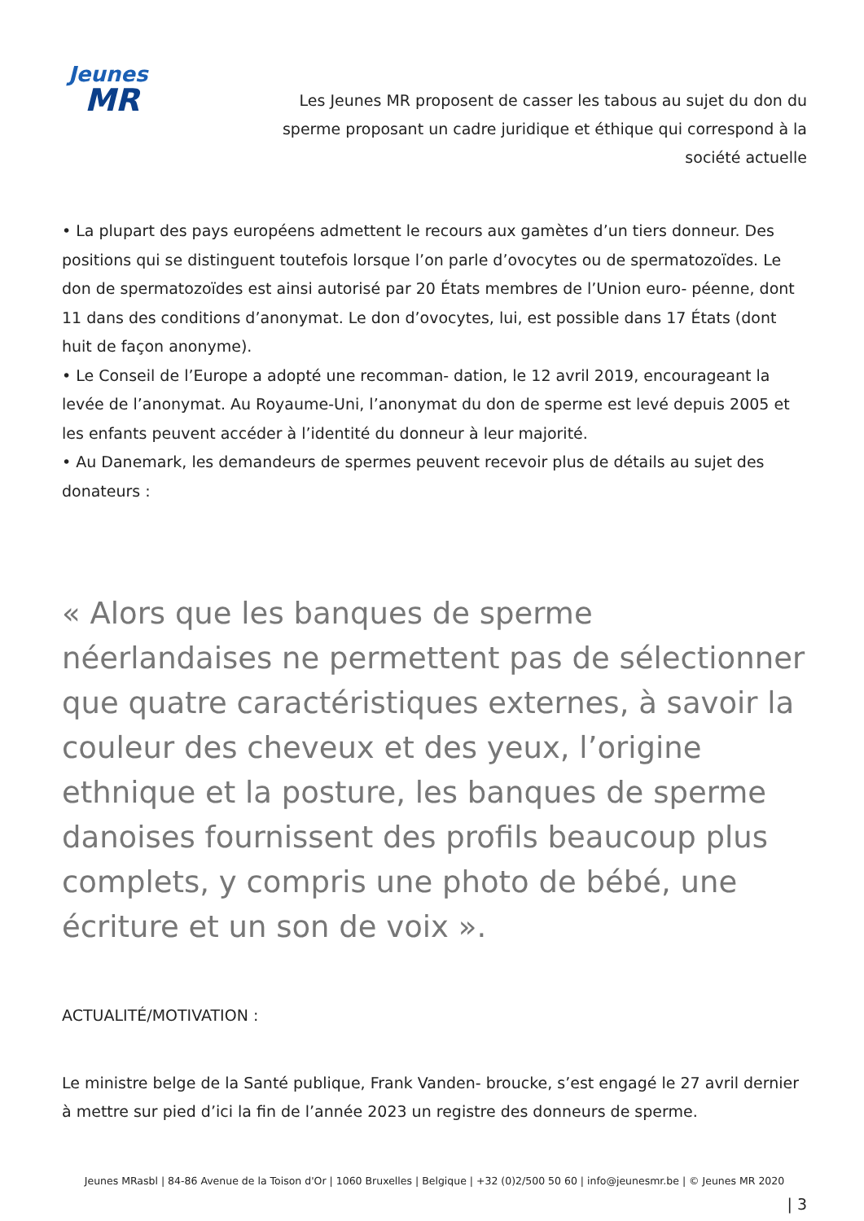Jeunes
MR
Les Jeunes MR proposent de casser les tabous au sujet du don du sperme proposant un cadre juridique et éthique qui correspond à la société actuelle
• La plupart des pays européens admettent le recours aux gamètes d’un tiers donneur. Des positions qui se distinguent toutefois lorsque l’on parle d’ovocytes ou de spermatozoïdes. Le don de spermatozoïdes est ainsi autorisé par 20 États membres de l’Union euro- péenne, dont 11 dans des conditions d’anonymat. Le don d’ovocytes, lui, est possible dans 17 États (dont huit de façon anonyme).
• Le Conseil de l’Europe a adopté une recomman- dation, le 12 avril 2019, encourageant la levée de l’anonymat. Au Royaume-Uni, l’anonymat du don de sperme est levé depuis 2005 et les enfants peuvent accéder à l’identité du donneur à leur majorité.
• Au Danemark, les demandeurs de spermes peuvent recevoir plus de détails au sujet des donateurs :
« Alors que les banques de sperme néerlandaises ne permettent pas de sélectionner que quatre caractéristiques externes, à savoir la couleur des cheveux et des yeux, l’origine ethnique et la posture, les banques de sperme danoises fournissent des profils beaucoup plus complets, y compris une photo de bébé, une écriture et un son de voix ».
ACTUALITÉ/MOTIVATION :
Le ministre belge de la Santé publique, Frank Vanden- broucke, s’est engagé le 27 avril dernier à mettre sur pied d’ici la fin de l’année 2023 un registre des donneurs de sperme.
Jeunes MRasbl | 84-86 Avenue de la Toison d'Or | 1060 Bruxelles | Belgique | +32 (0)2/500 50 60 | info@jeunesmr.be | © Jeunes MR 2020
| 3